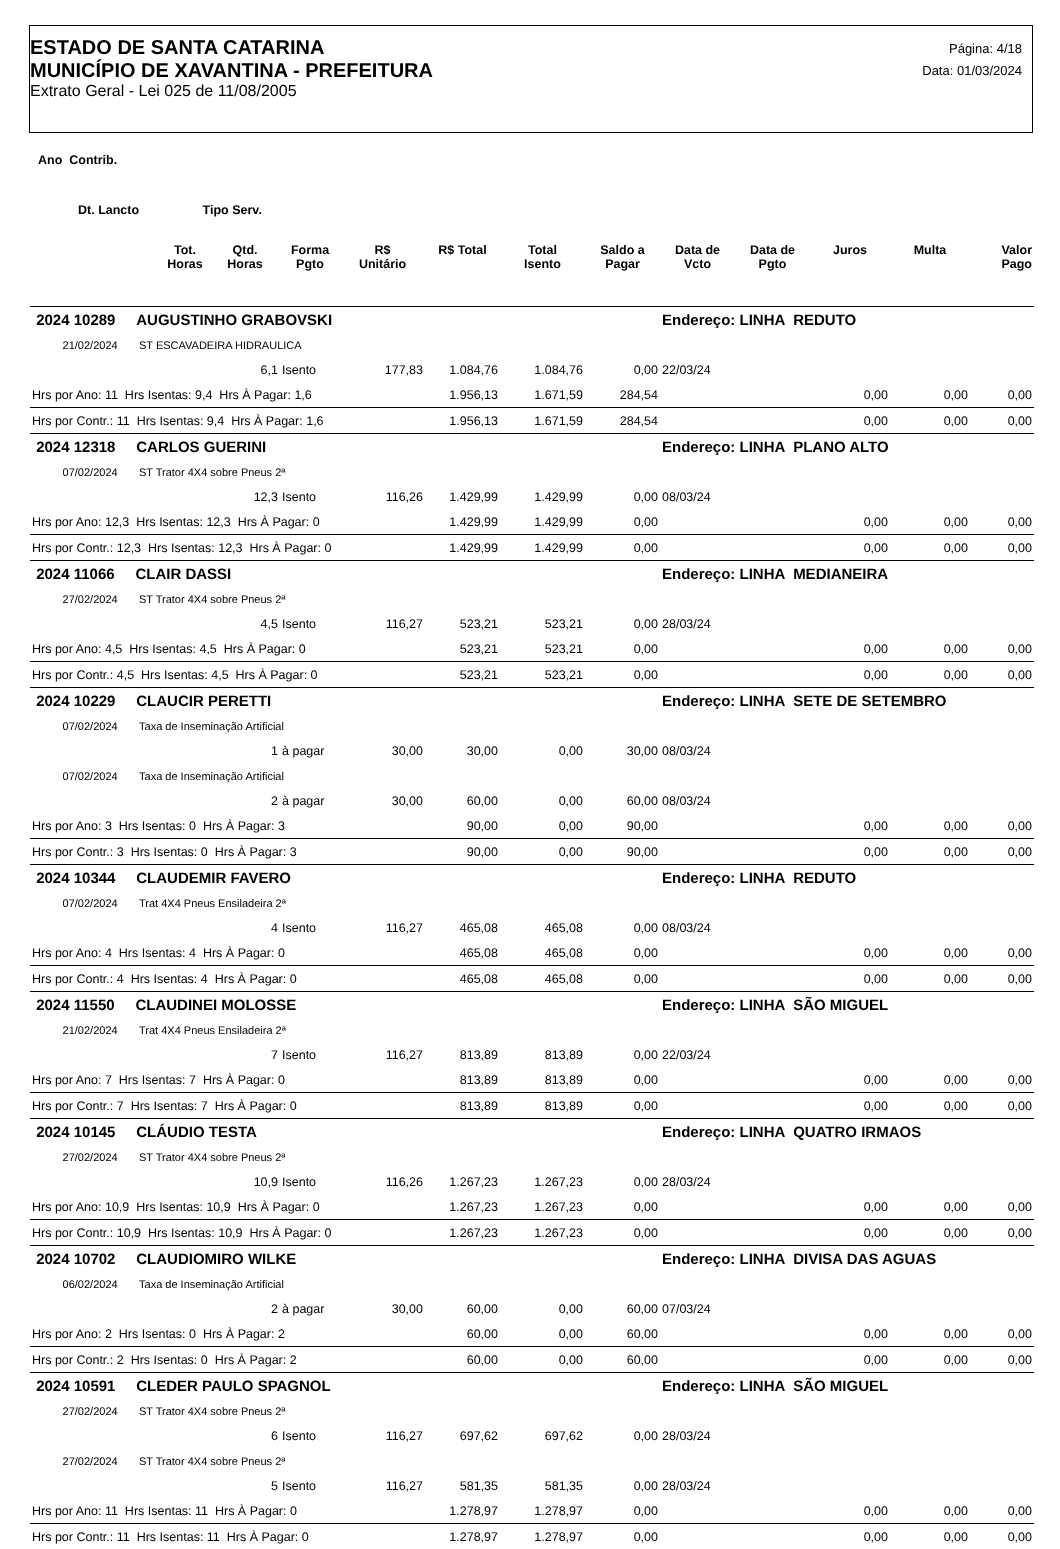ESTADO DE SANTA CATARINA
MUNICÍPIO DE XAVANTINA - PREFEITURA
Extrato Geral - Lei 025 de 11/08/2005
Página: 4/18
Data: 01/03/2024
Ano Contrib.
Dt. Lancto Tipo Serv.
| | Tot. Horas | Qtd. Horas | Forma Pgto | R$ Unitário | R$ Total | Total Isento | Saldo a Pagar | Data de Vcto | Data de Pgto | Juros | Multa | Valor Pago |
| --- | --- | --- | --- | --- | --- | --- | --- | --- | --- | --- | --- | --- |
| 2024 10289 AUGUSTINHO GRABOVSKI | | | | | | | | Endereço: LINHA REDUTO | | | | |
| 21/02/2024 ST ESCAVADEIRA HIDRAULICA | | | | | | | | | | | | |
| | | 6,1 | Isento | 177,83 | 1.084,76 | 1.084,76 | 0,00 | 22/03/24 | | | | |
| Hrs por Ano: 11 Hrs Isentas: 9,4 Hrs À Pagar: 1,6 | | | | | 1.956,13 | 1.671,59 | 284,54 | | | 0,00 | 0,00 | 0,00 |
| Hrs por Contr.: 11 Hrs Isentas: 9,4 Hrs À Pagar: 1,6 | | | | | 1.956,13 | 1.671,59 | 284,54 | | | 0,00 | 0,00 | 0,00 |
| 2024 12318 CARLOS GUERINI | | | | | | | | Endereço: LINHA PLANO ALTO | | | | |
| 07/02/2024 ST Trator 4X4 sobre Pneus 2ª | | | | | | | | | | | | |
| | | 12,3 | Isento | 116,26 | 1.429,99 | 1.429,99 | 0,00 | 08/03/24 | | | | |
| Hrs por Ano: 12,3 Hrs Isentas: 12,3 Hrs À Pagar: 0 | | | | | 1.429,99 | 1.429,99 | 0,00 | | | 0,00 | 0,00 | 0,00 |
| Hrs por Contr.: 12,3 Hrs Isentas: 12,3 Hrs À Pagar: 0 | | | | | 1.429,99 | 1.429,99 | 0,00 | | | 0,00 | 0,00 | 0,00 |
| 2024 11066 CLAIR DASSI | | | | | | | | Endereço: LINHA MEDIANEIRA | | | | |
| 27/02/2024 ST Trator 4X4 sobre Pneus 2ª | | | | | | | | | | | | |
| | | 4,5 | Isento | 116,27 | 523,21 | 523,21 | 0,00 | 28/03/24 | | | | |
| Hrs por Ano: 4,5 Hrs Isentas: 4,5 Hrs À Pagar: 0 | | | | | 523,21 | 523,21 | 0,00 | | | 0,00 | 0,00 | 0,00 |
| Hrs por Contr.: 4,5 Hrs Isentas: 4,5 Hrs À Pagar: 0 | | | | | 523,21 | 523,21 | 0,00 | | | 0,00 | 0,00 | 0,00 |
| 2024 10229 CLAUCIR PERETTI | | | | | | | | Endereço: LINHA SETE DE SETEMBRO | | | | |
| 07/02/2024 Taxa de Inseminação Artificial | | | | | | | | | | | | |
| | | 1 | à pagar | 30,00 | 30,00 | 0,00 | 30,00 | 08/03/24 | | | | |
| 07/02/2024 Taxa de Inseminação Artificial | | | | | | | | | | | | |
| | | 2 | à pagar | 30,00 | 60,00 | 0,00 | 60,00 | 08/03/24 | | | | |
| Hrs por Ano: 3 Hrs Isentas: 0 Hrs À Pagar: 3 | | | | | 90,00 | 0,00 | 90,00 | | | 0,00 | 0,00 | 0,00 |
| Hrs por Contr.: 3 Hrs Isentas: 0 Hrs À Pagar: 3 | | | | | 90,00 | 0,00 | 90,00 | | | 0,00 | 0,00 | 0,00 |
| 2024 10344 CLAUDEMIR FAVERO | | | | | | | | Endereço: LINHA REDUTO | | | | |
| 07/02/2024 Trat 4X4 Pneus Ensiladeira 2ª | | | | | | | | | | | | |
| | | 4 | Isento | 116,27 | 465,08 | 465,08 | 0,00 | 08/03/24 | | | | |
| Hrs por Ano: 4 Hrs Isentas: 4 Hrs À Pagar: 0 | | | | | 465,08 | 465,08 | 0,00 | | | 0,00 | 0,00 | 0,00 |
| Hrs por Contr.: 4 Hrs Isentas: 4 Hrs À Pagar: 0 | | | | | 465,08 | 465,08 | 0,00 | | | 0,00 | 0,00 | 0,00 |
| 2024 11550 CLAUDINEI MOLOSSE | | | | | | | | Endereço: LINHA SÃO MIGUEL | | | | |
| 21/02/2024 Trat 4X4 Pneus Ensiladeira 2ª | | | | | | | | | | | | |
| | | 7 | Isento | 116,27 | 813,89 | 813,89 | 0,00 | 22/03/24 | | | | |
| Hrs por Ano: 7 Hrs Isentas: 7 Hrs À Pagar: 0 | | | | | 813,89 | 813,89 | 0,00 | | | 0,00 | 0,00 | 0,00 |
| Hrs por Contr.: 7 Hrs Isentas: 7 Hrs À Pagar: 0 | | | | | 813,89 | 813,89 | 0,00 | | | 0,00 | 0,00 | 0,00 |
| 2024 10145 CLÁUDIO TESTA | | | | | | | | Endereço: LINHA QUATRO IRMAOS | | | | |
| 27/02/2024 ST Trator 4X4 sobre Pneus 2ª | | | | | | | | | | | | |
| | | 10,9 | Isento | 116,26 | 1.267,23 | 1.267,23 | 0,00 | 28/03/24 | | | | |
| Hrs por Ano: 10,9 Hrs Isentas: 10,9 Hrs À Pagar: 0 | | | | | 1.267,23 | 1.267,23 | 0,00 | | | 0,00 | 0,00 | 0,00 |
| Hrs por Contr.: 10,9 Hrs Isentas: 10,9 Hrs À Pagar: 0 | | | | | 1.267,23 | 1.267,23 | 0,00 | | | 0,00 | 0,00 | 0,00 |
| 2024 10702 CLAUDIOMIRO WILKE | | | | | | | | Endereço: LINHA DIVISA DAS AGUAS | | | | |
| 06/02/2024 Taxa de Inseminação Artificial | | | | | | | | | | | | |
| | | 2 | à pagar | 30,00 | 60,00 | 0,00 | 60,00 | 07/03/24 | | | | |
| Hrs por Ano: 2 Hrs Isentas: 0 Hrs À Pagar: 2 | | | | | 60,00 | 0,00 | 60,00 | | | 0,00 | 0,00 | 0,00 |
| Hrs por Contr.: 2 Hrs Isentas: 0 Hrs À Pagar: 2 | | | | | 60,00 | 0,00 | 60,00 | | | 0,00 | 0,00 | 0,00 |
| 2024 10591 CLEDER PAULO SPAGNOL | | | | | | | | Endereço: LINHA SÃO MIGUEL | | | | |
| 27/02/2024 ST Trator 4X4 sobre Pneus 2ª | | | | | | | | | | | | |
| | | 6 | Isento | 116,27 | 697,62 | 697,62 | 0,00 | 28/03/24 | | | | |
| 27/02/2024 ST Trator 4X4 sobre Pneus 2ª | | | | | | | | | | | | |
| | | 5 | Isento | 116,27 | 581,35 | 581,35 | 0,00 | 28/03/24 | | | | |
| Hrs por Ano: 11 Hrs Isentas: 11 Hrs À Pagar: 0 | | | | | 1.278,97 | 1.278,97 | 0,00 | | | 0,00 | 0,00 | 0,00 |
| Hrs por Contr.: 11 Hrs Isentas: 11 Hrs À Pagar: 0 | | | | | 1.278,97 | 1.278,97 | 0,00 | | | 0,00 | 0,00 | 0,00 |